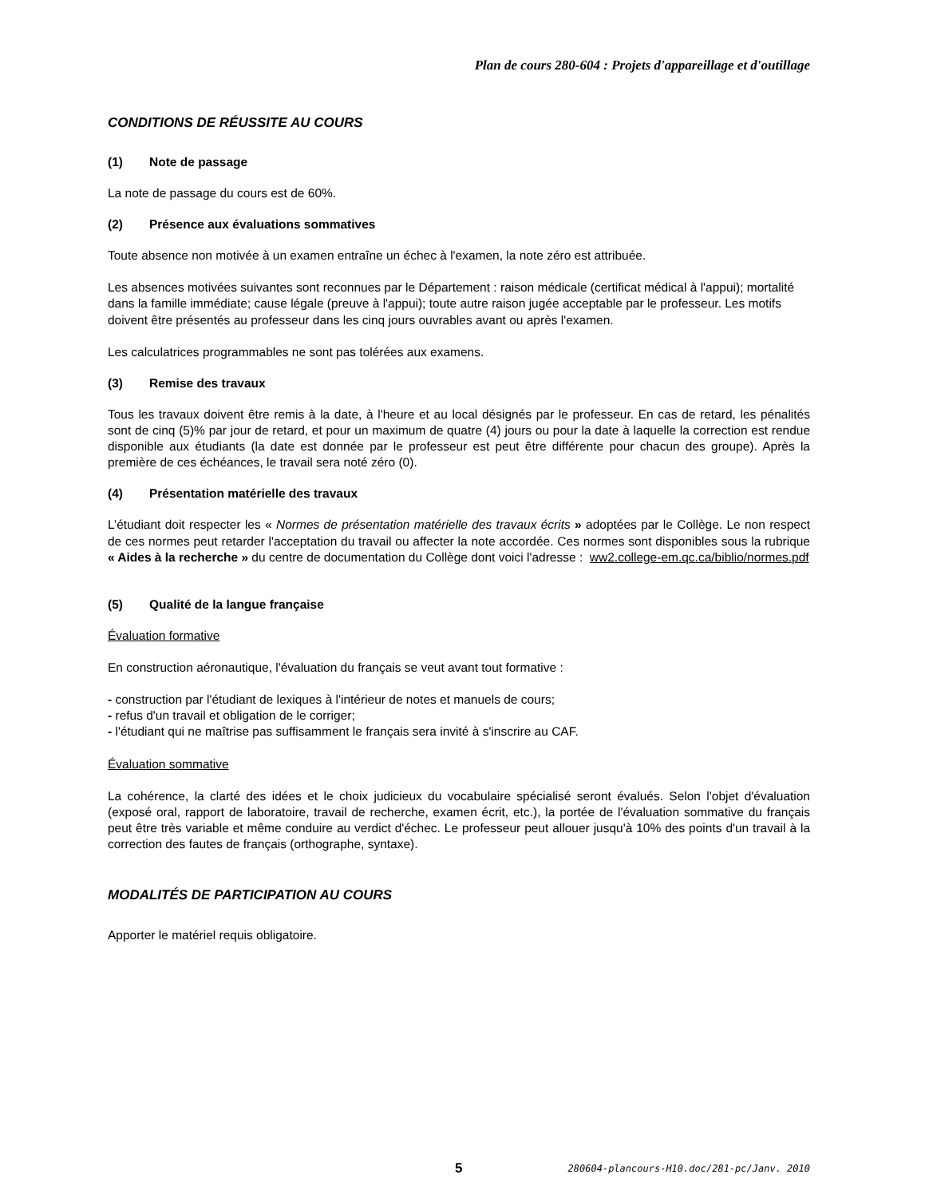Plan de cours 280-604 : Projets d'appareillage et d'outillage
CONDITIONS DE RÉUSSITE AU COURS
(1) Note de passage
La note de passage du cours est de 60%.
(2) Présence aux évaluations sommatives
Toute absence non motivée à un examen entraîne un échec à l'examen, la note zéro est attribuée.
Les absences motivées suivantes sont reconnues par le Département : raison médicale (certificat médical à l'appui); mortalité dans la famille immédiate; cause légale (preuve à l'appui); toute autre raison jugée acceptable par le professeur. Les motifs doivent être présentés au professeur dans les cinq jours ouvrables avant ou après l'examen.
Les calculatrices programmables ne sont pas tolérées aux examens.
(3) Remise des travaux
Tous les travaux doivent être remis à la date, à l'heure et au local désignés par le professeur. En cas de retard, les pénalités sont de cinq (5)% par jour de retard, et pour un maximum de quatre (4) jours ou pour la date à laquelle la correction est rendue disponible aux étudiants (la date est donnée par le professeur est peut être différente pour chacun des groupe). Après la première de ces échéances, le travail sera noté zéro (0).
(4) Présentation matérielle des travaux
L’étudiant doit respecter les « Normes de présentation matérielle des travaux écrits » adoptées par le Collège. Le non respect de ces normes peut retarder l'acceptation du travail ou affecter la note accordée. Ces normes sont disponibles sous la rubrique « Aides à la recherche » du centre de documentation du Collège dont voici l'adresse : ww2.college-em.qc.ca/biblio/normes.pdf
(5) Qualité de la langue française
Évaluation formative
En construction aéronautique, l'évaluation du français se veut avant tout formative :
- construction par l'étudiant de lexiques à l'intérieur de notes et manuels de cours;
- refus d'un travail et obligation de le corriger;
- l'étudiant qui ne maîtrise pas suffisamment le français sera invité à s'inscrire au CAF.
Évaluation sommative
La cohérence, la clarté des idées et le choix judicieux du vocabulaire spécialisé seront évalués. Selon l'objet d'évaluation (exposé oral, rapport de laboratoire, travail de recherche, examen écrit, etc.), la portée de l'évaluation sommative du français peut être très variable et même conduire au verdict d'échec. Le professeur peut allouer jusqu'à 10% des points d'un travail à la correction des fautes de français (orthographe, syntaxe).
MODALITÉS DE PARTICIPATION AU COURS
Apporter le matériel requis obligatoire.
5 280604-plancours-H10.doc/281-pc/Janv. 2010